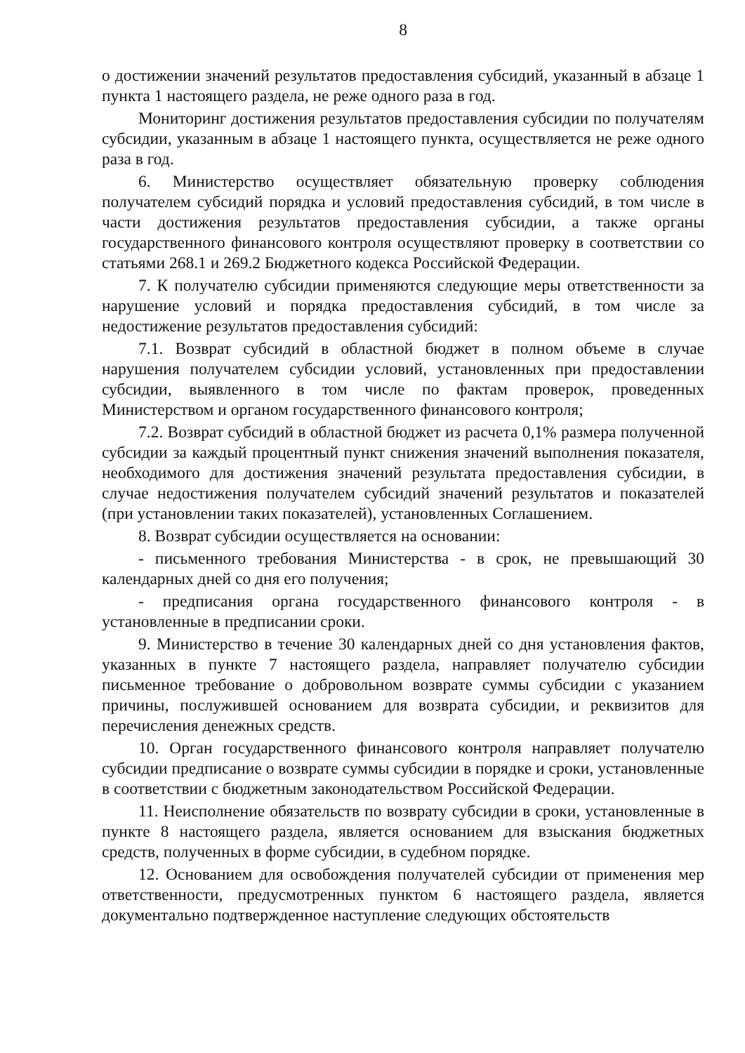8
о достижении значений результатов предоставления субсидий, указанный в абзаце 1 пункта 1 настоящего раздела, не реже одного раза в год.
Мониторинг достижения результатов предоставления субсидии по получателям субсидии, указанным в абзаце 1 настоящего пункта, осуществляется не реже одного раза в год.
6. Министерство осуществляет обязательную проверку соблюдения получателем субсидий порядка и условий предоставления субсидий, в том числе в части достижения результатов предоставления субсидии, а также органы государственного финансового контроля осуществляют проверку в соответствии со статьями 268.1 и 269.2 Бюджетного кодекса Российской Федерации.
7. К получателю субсидии применяются следующие меры ответственности за нарушение условий и порядка предоставления субсидий, в том числе за недостижение результатов предоставления субсидий:
7.1. Возврат субсидий в областной бюджет в полном объеме в случае нарушения получателем субсидии условий, установленных при предоставлении субсидии, выявленного в том числе по фактам проверок, проведенных Министерством и органом государственного финансового контроля;
7.2. Возврат субсидий в областной бюджет из расчета 0,1% размера полученной субсидии за каждый процентный пункт снижения значений выполнения показателя, необходимого для достижения значений результата предоставления субсидии, в случае недостижения получателем субсидий значений результатов и показателей (при установлении таких показателей), установленных Соглашением.
8. Возврат субсидии осуществляется на основании:
- письменного требования Министерства - в срок, не превышающий 30 календарных дней со дня его получения;
- предписания органа государственного финансового контроля - в установленные в предписании сроки.
9. Министерство в течение 30 календарных дней со дня установления фактов, указанных в пункте 7 настоящего раздела, направляет получателю субсидии письменное требование о добровольном возврате суммы субсидии с указанием причины, послужившей основанием для возврата субсидии, и реквизитов для перечисления денежных средств.
10. Орган государственного финансового контроля направляет получателю субсидии предписание о возврате суммы субсидии в порядке и сроки, установленные в соответствии с бюджетным законодательством Российской Федерации.
11. Неисполнение обязательств по возврату субсидии в сроки, установленные в пункте 8 настоящего раздела, является основанием для взыскания бюджетных средств, полученных в форме субсидии, в судебном порядке.
12. Основанием для освобождения получателей субсидии от применения мер ответственности, предусмотренных пунктом 6 настоящего раздела, является документально подтвержденное наступление следующих обстоятельств